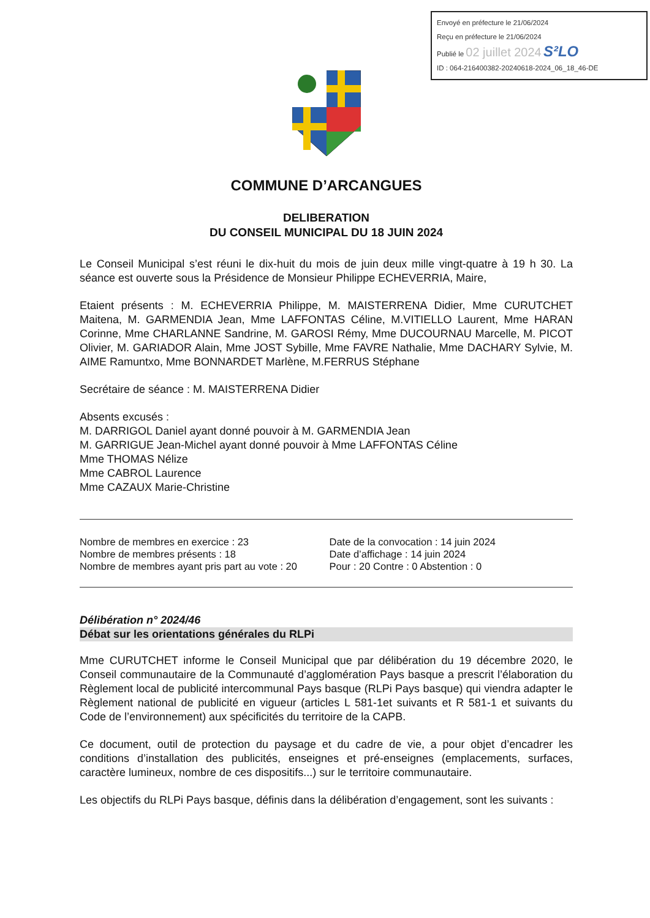Envoyé en préfecture le 21/06/2024
Reçu en préfecture le 21/06/2024
Publié le 02 juillet 2024 S²LO
ID : 064-216400382-20240618-2024_06_18_46-DE
COMMUNE D’ARCANGUES
DELIBERATION
DU CONSEIL MUNICIPAL DU 18 JUIN 2024
Le Conseil Municipal s’est réuni le dix-huit du mois de juin deux mille vingt-quatre à 19 h 30. La séance est ouverte sous la Présidence de Monsieur Philippe ECHEVERRIA, Maire,
Etaient présents : M. ECHEVERRIA Philippe, M. MAISTERRENA Didier, Mme CURUTCHET Maitena, M. GARMENDIA Jean, Mme LAFFONTAS Céline, M.VITIELLO Laurent, Mme HARAN Corinne, Mme CHARLANNE Sandrine, M. GAROSI Rémy, Mme DUCOURNAU Marcelle, M. PICOT Olivier, M. GARIADOR Alain, Mme JOST Sybille, Mme FAVRE Nathalie, Mme DACHARY Sylvie, M. AIME Ramuntxo, Mme BONNARDET Marlène, M.FERRUS Stéphane
Secrétaire de séance : M. MAISTERRENA Didier
Absents excusés :
M. DARRIGOL Daniel ayant donné pouvoir à M. GARMENDIA Jean
M. GARRIGUE Jean-Michel ayant donné pouvoir à Mme LAFFONTAS Céline
Mme THOMAS Nélize
Mme CABROL Laurence
Mme CAZAUX Marie-Christine
Nombre de membres en exercice : 23
Nombre de membres présents : 18
Nombre de membres ayant pris part au vote : 20
Date de la convocation : 14 juin 2024
Date d’affichage : 14 juin 2024
Pour : 20 Contre : 0 Abstention : 0
Délibération n° 2024/46
Débat sur les orientations générales du RLPi
Mme CURUTCHET informe le Conseil Municipal que par délibération du 19 décembre 2020, le Conseil communautaire de la Communauté d’agglomération Pays basque a prescrit l’élaboration du Règlement local de publicité intercommunal Pays basque (RLPi Pays basque) qui viendra adapter le Règlement national de publicité en vigueur (articles L 581-1et suivants et R 581-1 et suivants du Code de l’environnement) aux spécificités du territoire de la CAPB.
Ce document, outil de protection du paysage et du cadre de vie, a pour objet d’encadrer les conditions d’installation des publicités, enseignes et pré-enseignes (emplacements, surfaces, caractère lumineux, nombre de ces dispositifs...) sur le territoire communautaire.
Les objectifs du RLPi Pays basque, définis dans la délibération d’engagement, sont les suivants :